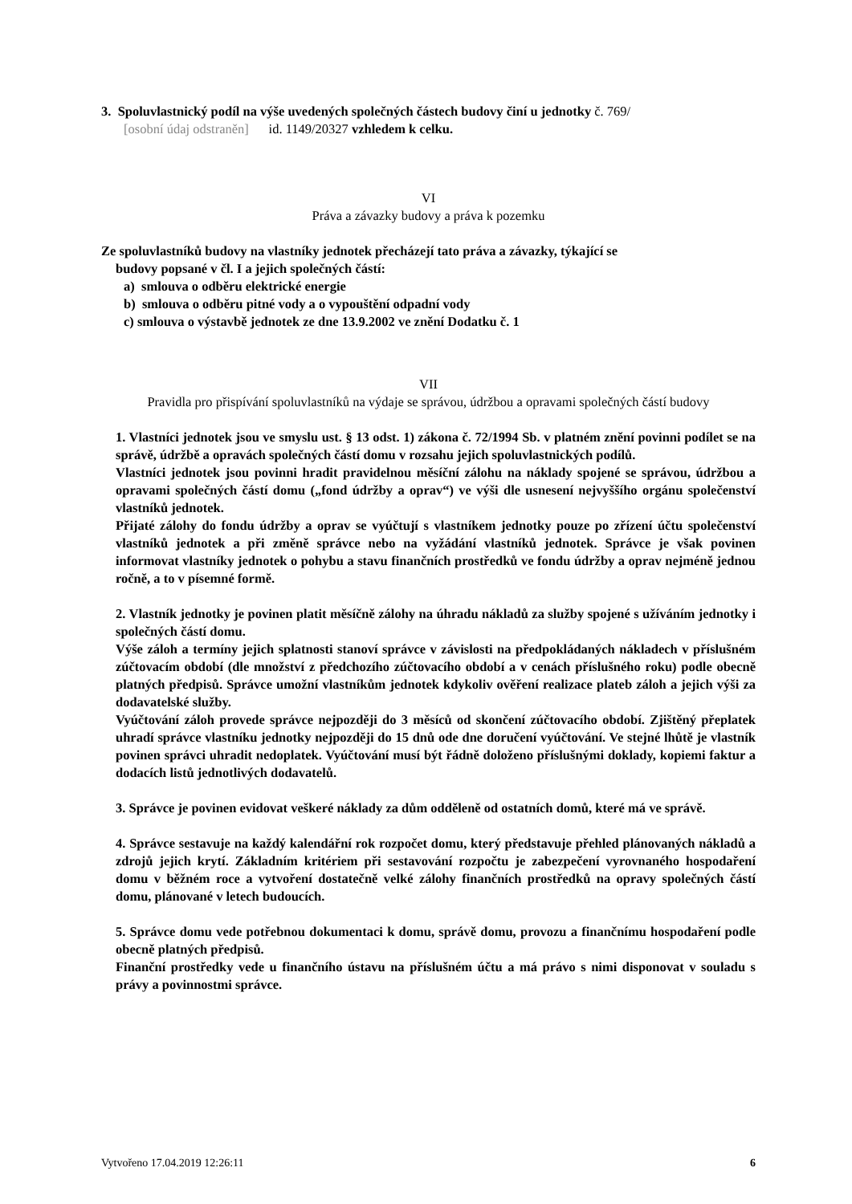3. Spoluvlastnický podíl na výše uvedených společných částech budovy činí u jednotky č. 769/
[osobní údaj odstraněn] id. 1149/20327 vzhledem k celku.
VI
Práva a závazky budovy a práva k pozemku
Ze spoluvlastníků budovy na vlastníky jednotek přecházejí tato práva a závazky, týkající se
budovy popsané v čl. I a jejich společných částí:
a) smlouva o odběru elektrické energie
b) smlouva o odběru pitné vody a o vypouštění odpadní vody
c) smlouva o výstavbě jednotek ze dne 13.9.2002 ve znění Dodatku č. 1
VII
Pravidla pro přispívání spoluvlastníků na výdaje se správou, údržbou a opravami společných částí budovy
1. Vlastníci jednotek jsou ve smyslu ust. § 13 odst. 1) zákona č. 72/1994 Sb. v platném znění povinni podílet se na správě, údržbě a opravách společných částí domu v rozsahu jejich spoluvlastnických podílů.
Vlastníci jednotek jsou povinni hradit pravidelnou měsíční zálohu na náklady spojené se správou, údržbou a opravami společných částí domu („fond údržby a oprav“) ve výši dle usnesení nejvyššího orgánu společenství vlastníků jednotek.
Přijaté zálohy do fondu údržby a oprav se vyúčtují s vlastníkem jednotky pouze po zřízení účtu společenství vlastníků jednotek a při změně správce nebo na vyžádání vlastníků jednotek. Správce je však povinen informovat vlastníky jednotek o pohybu a stavu finančních prostředků ve fondu údržby a oprav nejméně jednou ročně, a to v písemné formě.
2. Vlastník jednotky je povinen platit měsíčně zálohy na úhradu nákladů za služby spojené s užíváním jednotky i společných částí domu.
Výše záloh a termíny jejich splatnosti stanoví správce v závislosti na předpokládaných nákladech v příslušném zúčtovacím období (dle množství z předchozího zúčtovacího období a v cenách příslušného roku) podle obecně platných předpisů. Správce umožní vlastníkům jednotek kdykoliv ověření realizace plateb záloh a jejich výši za dodavatelské služby.
Vyúčtování záloh provede správce nejpozději do 3 měsíců od skončení zúčtovacího období. Zjištěný přeplatek uhradí správce vlastníku jednotky nejpozději do 15 dnů ode dne doručení vyúčtování. Ve stejné lhůtě je vlastník povinen správci uhradit nedoplatek. Vyúčtování musí být řádně doloženo příslušnými doklady, kopiemi faktur a dodacích listů jednotlivých dodavatelů.
3. Správce je povinen evidovat veškeré náklady za dům odděleně od ostatních domů, které má ve správě.
4. Správce sestavuje na každý kalendářní rok rozpočet domu, který představuje přehled plánovaných nákladů a zdrojů jejich krytí. Základním kritériem při sestavování rozpočtu je zabezpečení vyrovnaného hospodaření domu v běžném roce a vytvoření dostatečně velké zálohy finančních prostředků na opravy společných částí domu, plánované v letech budoucích.
5. Správce domu vede potřebnou dokumentaci k domu, správě domu, provozu a finančnímu hospodaření podle obecně platných předpisů.
Finanční prostředky vede u finančního ústavu na příslušném účtu a má právo s nimi disponovat v souladu s právy a povinnostmi správce.
Vytvořeno 17.04.2019 12:26:11 6